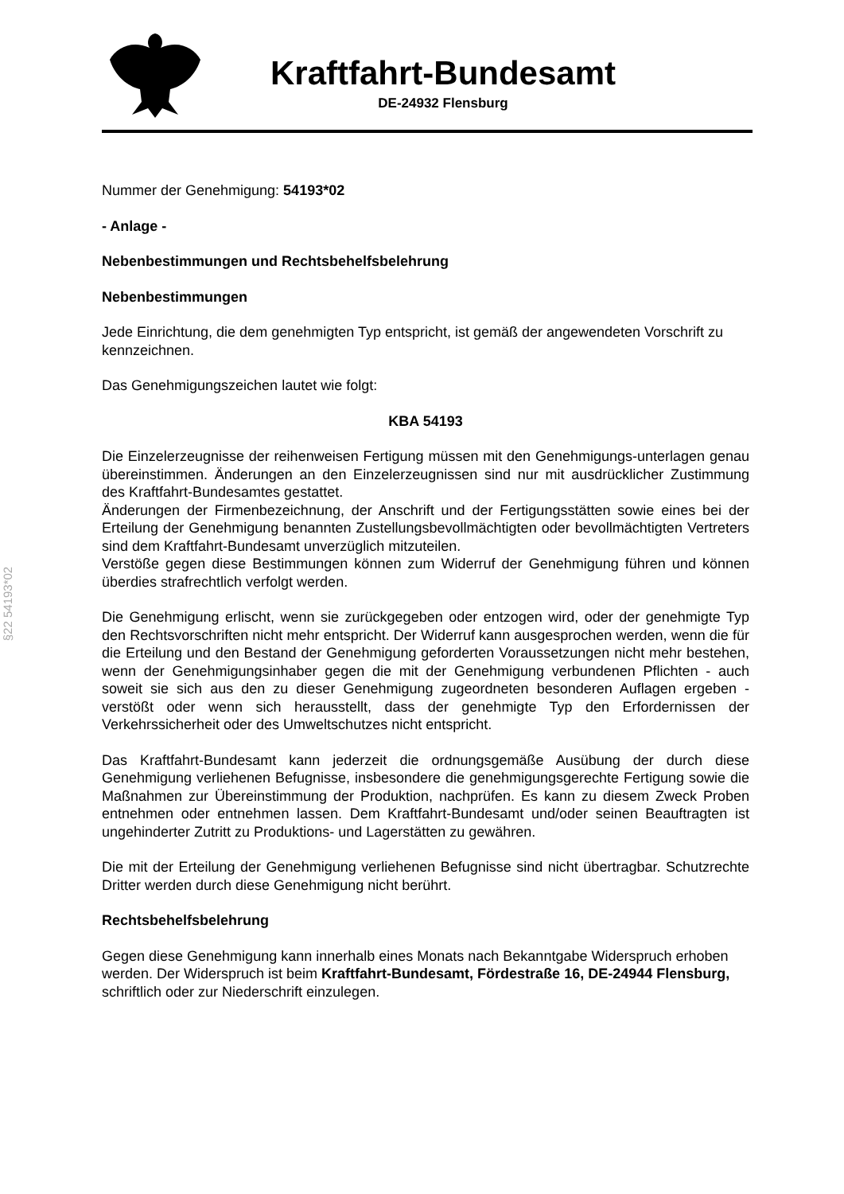Kraftfahrt-Bundesamt
DE-24932 Flensburg
§22 54193*02
Nummer der Genehmigung: 54193*02
- Anlage -
Nebenbestimmungen und Rechtsbehelfsbelehrung
Nebenbestimmungen
Jede Einrichtung, die dem genehmigten Typ entspricht, ist gemäß der angewendeten Vorschrift zu kennzeichnen.
Das Genehmigungszeichen lautet wie folgt:
KBA 54193
Die Einzelerzeugnisse der reihenweisen Fertigung müssen mit den Genehmigungs-unterlagen genau übereinstimmen. Änderungen an den Einzelerzeugnissen sind nur mit ausdrücklicher Zustimmung des Kraftfahrt-Bundesamtes gestattet.
Änderungen der Firmenbezeichnung, der Anschrift und der Fertigungsstätten sowie eines bei der Erteilung der Genehmigung benannten Zustellungsbevollmächtigten oder bevollmächtigten Vertreters sind dem Kraftfahrt-Bundesamt unverzüglich mitzuteilen.
Verstöße gegen diese Bestimmungen können zum Widerruf der Genehmigung führen und können überdies strafrechtlich verfolgt werden.
Die Genehmigung erlischt, wenn sie zurückgegeben oder entzogen wird, oder der genehmigte Typ den Rechtsvorschriften nicht mehr entspricht. Der Widerruf kann ausgesprochen werden, wenn die für die Erteilung und den Bestand der Genehmigung geforderten Voraussetzungen nicht mehr bestehen, wenn der Genehmigungsinhaber gegen die mit der Genehmigung verbundenen Pflichten - auch soweit sie sich aus den zu dieser Genehmigung zugeordneten besonderen Auflagen ergeben - verstößt oder wenn sich herausstellt, dass der genehmigte Typ den Erfordernissen der Verkehrssicherheit oder des Umweltschutzes nicht entspricht.
Das Kraftfahrt-Bundesamt kann jederzeit die ordnungsgemäße Ausübung der durch diese Genehmigung verliehenen Befugnisse, insbesondere die genehmigungsgerechte Fertigung sowie die Maßnahmen zur Übereinstimmung der Produktion, nachprüfen. Es kann zu diesem Zweck Proben entnehmen oder entnehmen lassen. Dem Kraftfahrt-Bundesamt und/oder seinen Beauftragten ist ungehinderter Zutritt zu Produktions- und Lagerstätten zu gewähren.
Die mit der Erteilung der Genehmigung verliehenen Befugnisse sind nicht übertragbar. Schutzrechte Dritter werden durch diese Genehmigung nicht berührt.
Rechtsbehelfsbelehrung
Gegen diese Genehmigung kann innerhalb eines Monats nach Bekanntgabe Widerspruch erhoben werden. Der Widerspruch ist beim Kraftfahrt-Bundesamt, Fördestraße 16, DE-24944 Flensburg, schriftlich oder zur Niederschrift einzulegen.